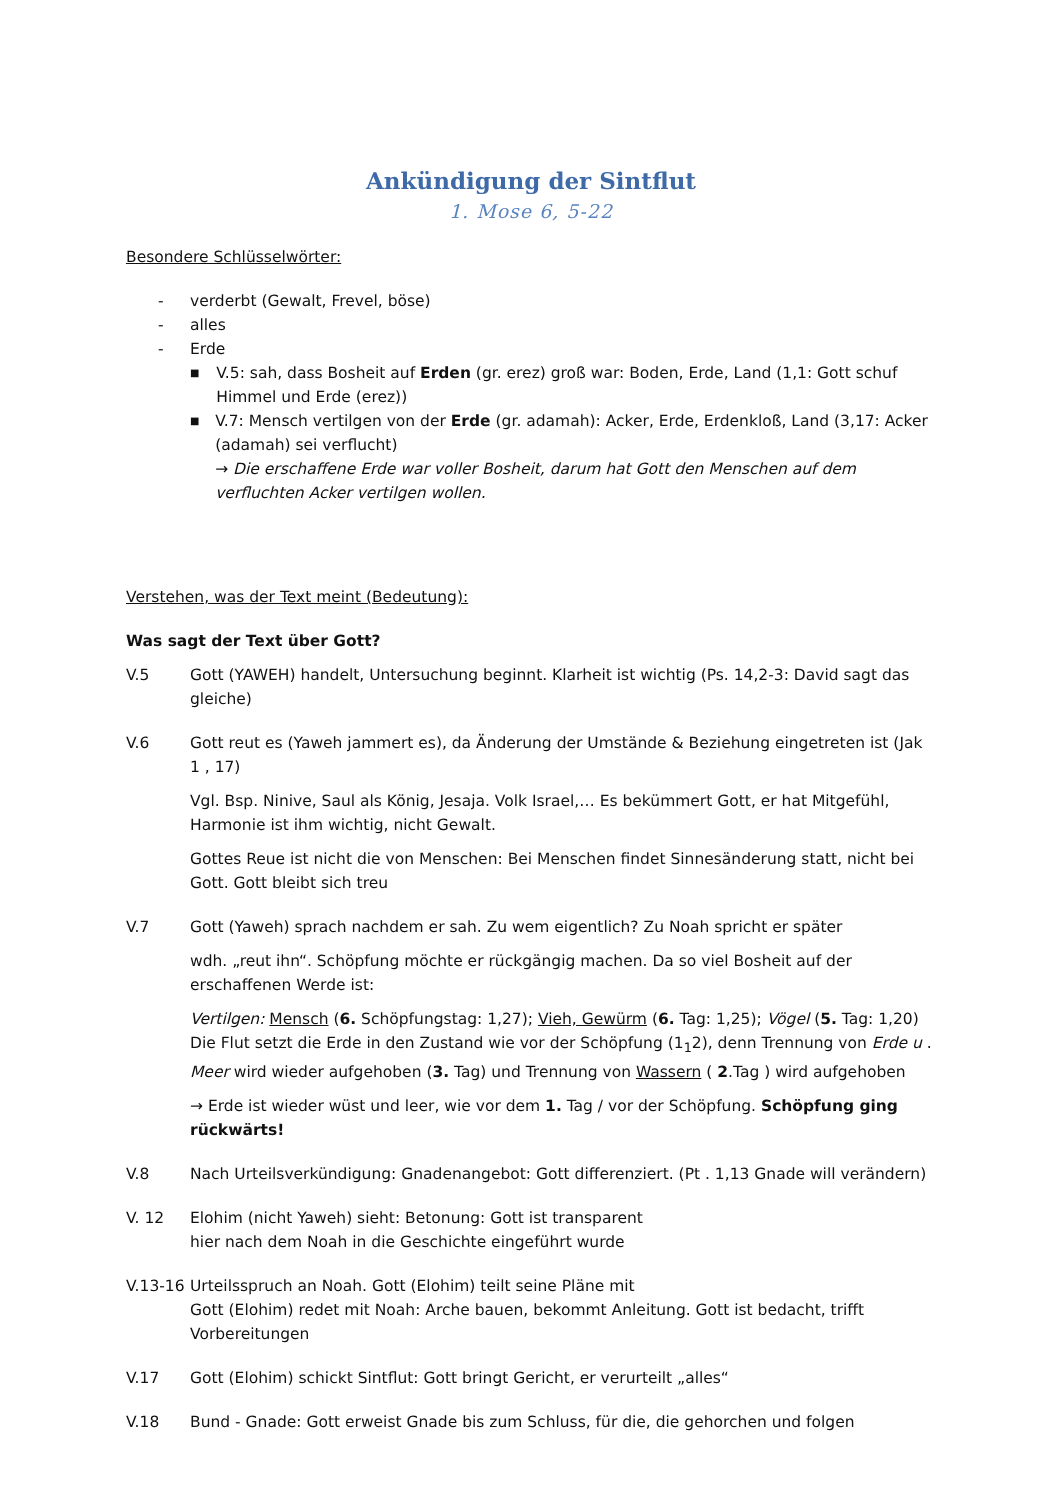Ankündigung der Sintflut
1. Mose 6, 5-22
Besondere Schlüsselwörter:
- verderbt (Gewalt, Frevel, böse)
- alles
- Erde
■ V.5: sah, dass Bosheit auf Erden (gr. erez) groß war: Boden, Erde, Land (1,1: Gott schuf Himmel und Erde (erez))
■ V.7: Mensch vertilgen von der Erde (gr. adamah): Acker, Erde, Erdenkloß, Land (3,17: Acker (adamah) sei verflucht)
→ Die erschaffene Erde war voller Bosheit, darum hat Gott den Menschen auf dem verfluchten Acker vertilgen wollen.
Verstehen, was der Text meint (Bedeutung):
Was sagt der Text über Gott?
V.5 Gott (YAWEH) handelt, Untersuchung beginnt. Klarheit ist wichtig (Ps. 14,2-3: David sagt das gleiche)
V.6 Gott reut es (Yaweh jammert es), da Änderung der Umstände & Beziehung eingetreten ist (Jak 1 , 17)
Vgl. Bsp. Ninive, Saul als König, Jesaja. Volk Israel,… Es bekümmert Gott, er hat Mitgefühl, Harmonie ist ihm wichtig, nicht Gewalt.
Gottes Reue ist nicht die von Menschen: Bei Menschen findet Sinnesänderung statt, nicht bei Gott. Gott bleibt sich treu
V.7 Gott (Yaweh) sprach nachdem er sah. Zu wem eigentlich? Zu Noah spricht er später
wdh. „reut ihn“. Schöpfung möchte er rückgängig machen. Da so viel Bosheit auf der erschaffenen Werde ist:
Vertilgen: Mensch (6. Schöpfungstag: 1,27); Vieh, Gewürm (6. Tag: 1,25); Vögel (5. Tag: 1,20) Die Flut setzt die Erde in den Zustand wie vor der Schöpfung (1<sub>1</sub>2), denn Trennung von Erde u . Meer wird wieder aufgehoben (3. Tag) und Trennung von Wassern ( 2.Tag ) wird aufgehoben
→ Erde ist wieder wüst und leer, wie vor dem 1. Tag / vor der Schöpfung. Schöpfung ging rückwärts!
V.8 Nach Urteilsverkündigung: Gnadenangebot: Gott differenziert. (Pt . 1,13 Gnade will verändern)
V. 12 Elohim (nicht Yaweh) sieht: Betonung: Gott ist transparent
hier nach dem Noah in die Geschichte eingeführt wurde
V.13-16
Urteilsspruch an Noah. Gott (Elohim) teilt seine Pläne mit
Gott (Elohim) redet mit Noah: Arche bauen, bekommt Anleitung. Gott ist bedacht, trifft Vorbereitungen
V.17 Gott (Elohim) schickt Sintflut: Gott bringt Gericht, er verurteilt „alles“
V.18 Bund - Gnade: Gott erweist Gnade bis zum Schluss, für die, die gehorchen und folgen